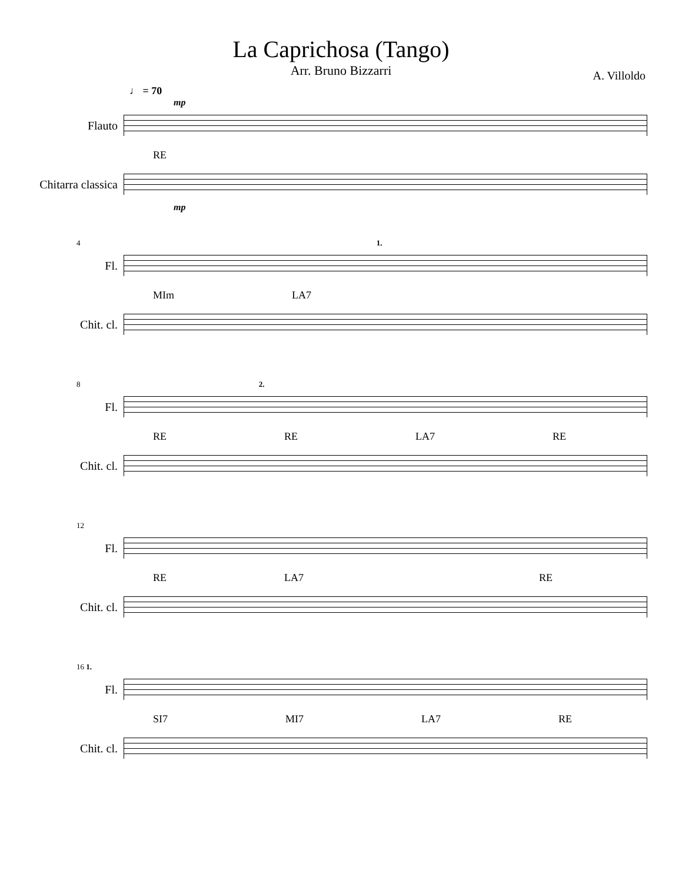La Caprichosa (Tango)
Arr. Bruno Bizzarri
A. Villoldo
♩ = 70
mp
Flauto
RE
Chitarra classica
mp
4 1.
Fl.
MIm LA7
Chit. cl.
8 2.
Fl.
RE RE LA7 RE
Chit. cl.
12
Fl.
RE LA7 RE
Chit. cl.
16 1.
Fl.
SI7 MI7 LA7 RE
Chit. cl.